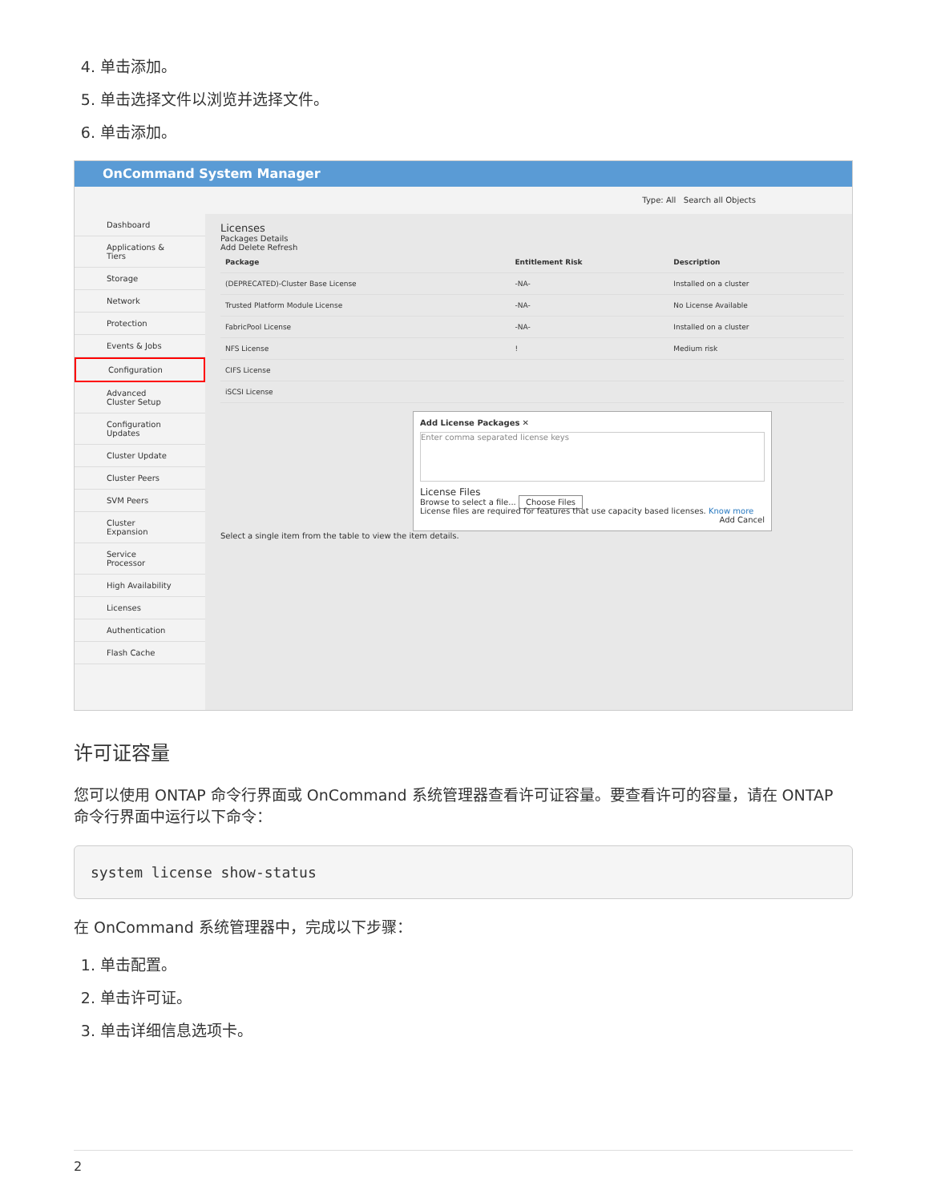4. 单击添加。
5. 单击选择文件以浏览并选择文件。
6. 单击添加。
OnCommand System Manager
Type: All Search all Objects
Dashboard
Applications & Tiers
Storage
Network
Protection
Events & Jobs
Configuration
Advanced Cluster Setup
Configuration Updates
Cluster Update
Cluster Peers
SVM Peers
Cluster Expansion
Service Processor
High Availability
Licenses
Authentication
Flash Cache
Licenses
Packages Details
Add Delete Refresh
| Package | Entitlement Risk | Description |
| --- | --- | --- |
| (DEPRECATED)-Cluster Base License | -NA- | Installed on a cluster |
| Trusted Platform Module License | -NA- | No License Available |
| FabricPool License | -NA- | Installed on a cluster |
| NFS License | ! | Medium risk |
| CIFS License | | |
| iSCSI License | | |
Add License Packages ✕
Enter comma separated license keys
License Files
Browse to select a file... Choose Files
License files are required for features that use capacity based licenses. Know more
Add Cancel
Select a single item from the table to view the item details.
许可证容量
您可以使用 ONTAP 命令行界面或 OnCommand 系统管理器查看许可证容量。要查看许可的容量，请在 ONTAP 命令行界面中运行以下命令：
system license show-status
在 OnCommand 系统管理器中，完成以下步骤：
1. 单击配置。
2. 单击许可证。
3. 单击详细信息选项卡。
2